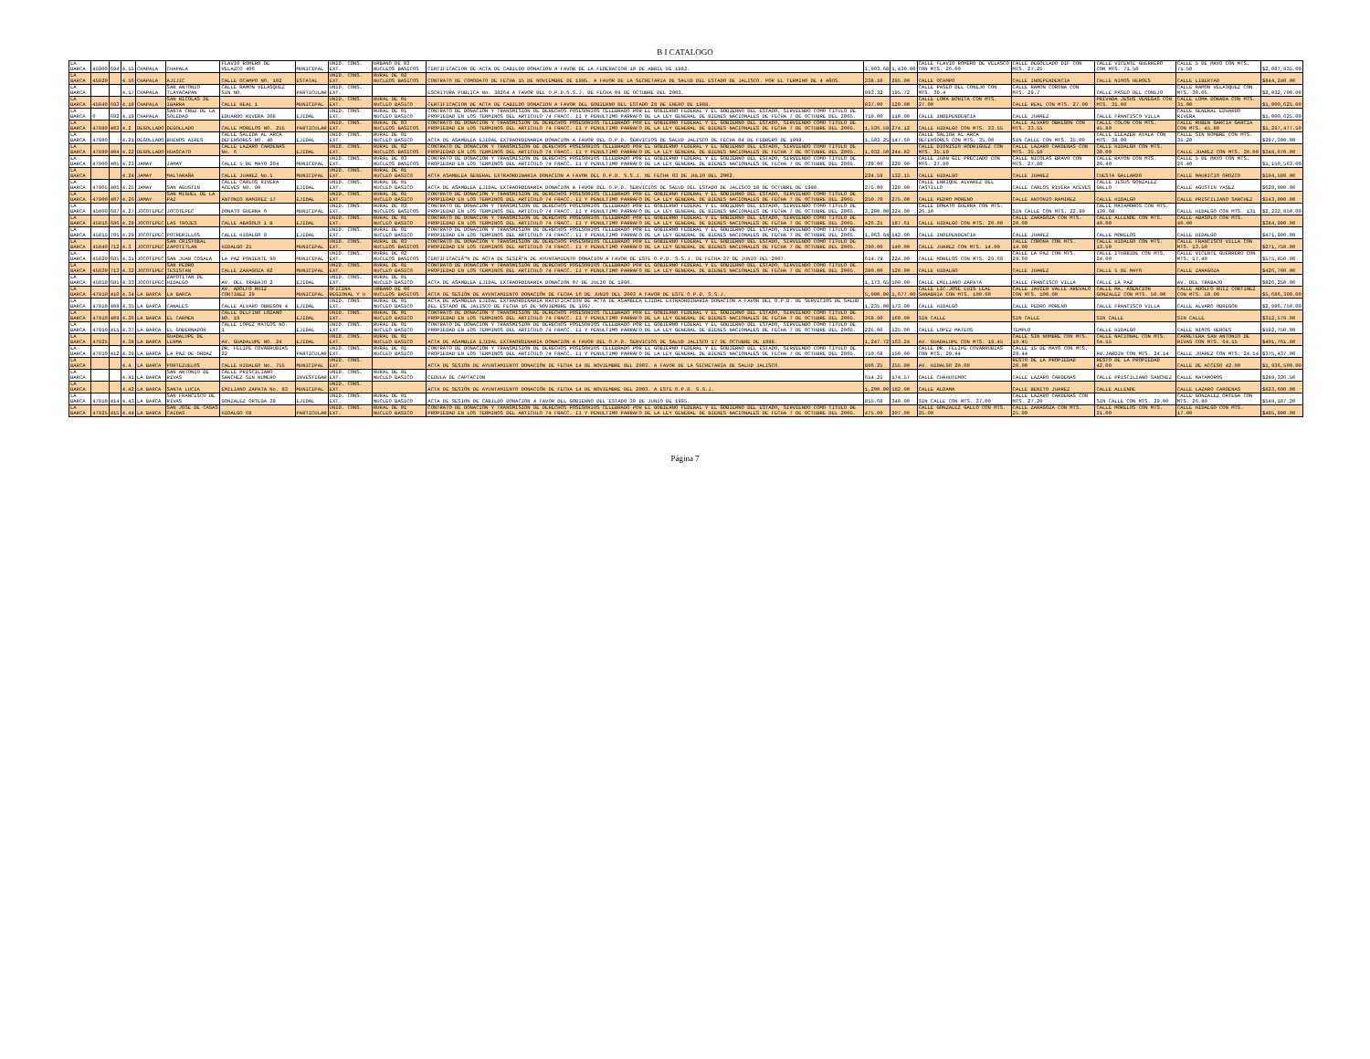B I CATALOGO
| LA BARCA | 45900 | 694 | 4.15 | CHAPALA | CHAPALA | FLAVIO ROMERO DE VELAZCO 406 | MUNICIPAL | UNID. CONS. EXT. | URBANO DE 03 NUCLEOS BASICOS | CERTIFICACION DE ACTA DE CABILDO DONACION A FAVOR DE LA FEDERACION 10 DE ABRIL DE 1982. | 1,903.68 | 1,430.00 | CALLE FLAVIO ROMERO DE VELASCO CON MTS. 26.00 | CALLE DEGOLLADO DIF CON MTS. 27.25 | CALLE VICENTE GUERRERO CON MTS. 71.50 | CALLE 5 DE MAYO CON MTS. 71.50 | $2,087,935.00 |
| LA BARCA | 45920 | | 4.16 | CHAPALA | AJIJIC | CALLE OCAMPO NO. 102 | ESTATAL | UNID. CONS. EXT. | RURAL DE 02 NUCLEOS BASICOS | CONTRATO DE COMODATO DE FECHA 15 DE NOVIEMBRE DE 1995. A FAVOR DE LA SECRETARIA DE SALUD DEL ESTADO DE JALISCO. POR EL TERMINO DE 4 AÑOS. | 338.10 | 295.00 | CALLE OCAMPO | CALLE INDEPENDENCIA | CALLE NIñOS HEROES | CALLE LIBERTAD | $844,240.00 |
| LA BARCA | | | 4.17 | CHAPALA | SAN ANTONIO TLAYACAPAN | CALLE RAMON VELASQUEZ SIN NO. | PARTICULAR | UNID. CONS. EXT. | | ESCRITURA PUBLICA No. 38264 A FAVOR DEL O.P.D.S.S.J. DE FECHA 09 DE OCTUBRE DEL 2003. | 993.32 | 195.72 | CALLE PASEO DEL CONEJO CON MTS. 39.4 | CALLE RAMON CORONA CON MTS. 29.7 | CALLE PASEO DEL CONEJO | CALLE RAMON VELASQUEZ CON MTS. 30.05 | $2,032,700.00 |
| LA BARCA | 45940 | 693 | 4.18 | CHAPALA | SAN NICOLAS DE IBARRA | CALLE REAL 1 | MUNICIPAL | UNID. CONS. EXT. | RURAL DE 01 NUCLEO BASICO | CERTIFICACION DE ACTA DE CABILDO DONACION A FAVOR DEL GOBIERNO DEL ESTADO 28 DE ENERO DE 1988. | 837.00 | 120.00 | CALLE LOMA BONITA CON MTS. 27.00 | CALLE REAL CON MTS. 27.00 | PRIVADA JESUS VENEGAS CON MTS. 31.00 | CALLE LOMA DORADA CON MTS. 31.00 | $1,000,625.00 |
| LA BARCA | 0 | 692 | 4.19 | CHAPALA | SANTA CRUZ DE LA SOLEDAD | EDUARDO RIVERA 308 | EJIDAL | UNID. CONS. EXT. | RURAL DE 01 NUCLEO BASICO | CONTRATO DE DONACIÓN Y TRANSMISION DE DERECHOS POSESORIOS CELEBRADO POR EL GOBIERNO FEDERAL Y EL GOBIERNO DEL ESTADO, SIRVIENDO COMO TITULO DE PROPIEDAD EN LOS TERMINOS DEL ARTICULO 74 FRACC. II Y PENULTIMO PARRAFO DE LA LEY GENERAL DE BIENES NACIONALES DE FECHA 7 DE OCTUBRE DEL 2005. | 719.00 | 110.00 | CALLE INDEPENDENCIA | CALLE JUAREZ | CALLE FRANCISCO VILLA | CALLE GENERAL EDUARDO RIVERA | $1,000,625.00 |
| LA BARCA | 47980 | 403 | 4.2 | DEGOLLADO | DEGOLLADO | CALLE MORELOS NO. 255 | PARTICULAR | UNID. CONS. EXT. | RURAL DE 03 NUCLEOS BASICOS | CONTRATO DE DONACIÓN Y TRANSMISION DE DERECHOS POSESORIOS CELEBRADO POR EL GOBIERNO FEDERAL Y EL GOBIERNO DEL ESTADO, SIRVIENDO COMO TITULO DE PROPIEDAD EN LOS TERMINOS DEL ARTICULO 74 FRACC. II Y PENULTIMO PARRAFO DE LA LEY GENERAL DE BIENES NACIONALES DE FECHA 7 DE OCTUBRE DEL 2005. | 1,536.59 | 274.12 | CALLE HIDALGO CON MTS. 33.55 | CALLE ALVARO OBREGON CON MTS. 33.55 | CALLE COLON CON MTS. 45.80 | CALLE RUBEN GARCIA GARCIA CON MTS. 45.80 | $1,297,477.50 |
| LA BARCA | 47980 | | 4.21 | DEGOLLADO | BUENOS AIRES | CALLE SALIDA AL ARCA DEFENSORES NO. 40 | EJIDAL | UNID. CONS. EXT. | RURAL DE 01 NUCLEO BASICO | ACTA DE ASAMBLEA EJIDAL EXTRAORDINARIA DONACION A FAVOR DEL O.P.D. SERVICIOS DE SALUD JALISCO DE FECHA 04 DE FEBRERO DE 1999. | 1,503.25 | 147.60 | CALLE SALIDA AL ARCA DEFENSORES CON MTS. 35.00 | SIN CALLE CON MTS. 35.00 | CALLE ELEAZER AYALA CON MTS. 38.00 | CALLE SIN NOMBRE CON MTS. 35.20 | $297,300.00 |
| LA BARCA | 47980 | 404 | 4.22 | DEGOLLADO | HUASCATO | CALLE LAZARO CARDENAS No. 6 | EJIDAL | UNID. CONS. EXT. | RURAL DE 02 NUCLEOS BASICOS | CONTRATO DE DONACIÓN Y TRANSMISION DE DERECHOS POSESORIOS CELEBRADO POR EL GOBIERNO FEDERAL Y EL GOBIERNO DEL ESTADO, SIRVIENDO COMO TITULO DE PROPIEDAD EN LOS TERMINOS DEL ARTICULO 74 FRACC. II Y PENULTIMO PARRAFO DE LA LEY GENERAL DE BIENES NACIONALES DE FECHA 7 DE OCTUBRE DEL 2005. | 1,032.50 | 244.82 | CALLE DIONISIO RODRIGUEZ CON MTS. 35.10 | CALLE LAZARO CARDENAS CON MTS. 35.10 | CALLE HIDALGO CON MTS. 30.00 | CALLE JUAREZ CON MTS. 30.00 | $348,070.00 |
| LA BARCA | 47900 | 405 | 4.23 | JAMAY | JAMAY | CALLE 5 DE MAYO 204 | MUNICIPAL | UNID. CONS. EXT. | RURAL DE 03 NUCLEOS BASICOS | CONTRATO DE DONACIÓN Y TRANSMISION DE DERECHOS POSESORIOS CELEBRADO POR EL GOBIERNO FEDERAL Y EL GOBIERNO DEL ESTADO, SIRVIENDO COMO TITULO DE PROPIEDAD EN LOS TERMINOS DEL ARTICULO 74 FRACC. II Y PENULTIMO PARRAFO DE LA LEY GENERAL DE BIENES NACIONALES DE FECHA 7 DE OCTUBRE DEL 2005. | 729.00 | 229.00 | CALLE JUAN GIL PRECIADO CON MTS. 27.80 | CALLE NICOLAS BRAVO CON MTS. 27.80 | CALLE RAYON CON MTS. 26.40 | CALLE 5 DE MAYO CON MTS. 26.40 | $1,150,563.00 |
| LA BARCA | | | 4.24 | JAMAY | MALTARAÑA | CALLE JUAREZ No.1 | MUNICIPAL | UNID. CONS. EXT. | RURAL DE 01 NUCLEO BASICO | ACTA ASAMBLEA GENERAL EXTRAORDINARIA DONACION A FAVOR DEL O.P.D. S.S.J. DE FECHA 03 DE JULIO DEL 2002. | 224.59 | 132.15 | CALLE HIDALGO | CALLE JUAREZ | CUESTA GALLARDO | CALLE MAURICIO OROZCO | $194,580.00 |
| LA BARCA | 47905 | 406 | 4.25 | JAMAY | SAN AGUSTIN | CALLE CARLOS RIVERA ACEVES NO. 90 | EJIDAL | UNID. CONS. EXT. | RURAL DE 01 NUCLEO BASICO | ACTA DE ASAMBLEA EJIDAL EXTRAORDINARIA DONACION A FAVOR DEL O.P.D. SERVICIOS DE SALUD DEL ESTADO DE JALISCO 10 DE OCTUBRE DE 1998. | 275.00 | 328.00 | CALLE ENRIQUE ALVAREZ DEL CASTILLO | CALLE CARLOS RIVERA ACEVES | CALLE JESUS GONZALEZ GALLO | CALLE AGUSTIN YASEZ | $629,000.00 |
| LA BARCA | 47900 | 407 | 4.26 | JAMAY | SAN MIGUEL DE LA PAZ | ANTONIO RAMIREZ 17 | EJIDAL | UNID. CONS. EXT. | RURAL DE 01 NUCLEO BASICO | CONTRATO DE DONACIÓN Y TRANSMISION DE DERECHOS POSESORIOS CELEBRADO POR EL GOBIERNO FEDERAL Y EL GOBIERNO DEL ESTADO, SIRVIENDO COMO TITULO DE PROPIEDAD EN LOS TERMINOS DEL ARTICULO 74 FRACC. II Y PENULTIMO PARRAFO DE LA LEY GENERAL DE BIENES NACIONALES DE FECHA 7 DE OCTUBRE DEL 2005. | 250.70 | 275.00 | CALLE PEDRO MORENO | CALLE ANTONIO RAMIREZ | CALLE HIDALGO | CALLE PRISCILIANO SANCHEZ | $543,000.00 |
| LA BARCA | 45800 | 687 | 4.27 | JOCOTEPEC | JOCOTEPEC | DONATO GUERRA 6 | MUNICIPAL | UNID. CONS. EXT. | RURAL DE 03 NUCLEOS BASICOS | CONTRATO DE DONACIÓN Y TRANSMISION DE DERECHOS POSESORIOS CELEBRADO POR EL GOBIERNO FEDERAL Y EL GOBIERNO DEL ESTADO, SIRVIENDO COMO TITULO DE PROPIEDAD EN LOS TERMINOS DEL ARTICULO 74 FRACC. II Y PENULTIMO PARRAFO DE LA LEY GENERAL DE BIENES NACIONALES DE FECHA 7 DE OCTUBRE DEL 2005. | 3,200.00 | 224.00 | CALLE DONATO GUERRA CON MTS. 26.10 | SIN CALLE CON MTS. 22.90 | CALLE MATAMOROS CON MTS. 130.60 | CALLE HIDALGO CON MTS. 131 | $2,232,850.00 |
| LA BARCA | 45816 | 686 | 4.28 | JOCOTEPEC | LAS TROJES | CALLE ABASOLO 1 B | EJIDAL | UNID. CONS. EXT. | RURAL DE 01 NUCLEO BASICO | CONTRATO DE DONACIÓN Y TRANSMISION DE DERECHOS POSESORIOS CELEBRADO POR EL GOBIERNO FEDERAL Y EL GOBIERNO DEL ESTADO, SIRVIENDO COMO TITULO DE PROPIEDAD EN LOS TERMINOS DEL ARTICULO 74 FRACC. II Y PENULTIMO PARRAFO DE LA LEY GENERAL DE BIENES NACIONALES DE FECHA 7 DE OCTUBRE DEL 2005. | 426.21 | 187.61 | CALLE HIDALGO CON MTS. 20.00 | CALLE ZARAGOZA CON MTS. 20.00 | CALLE ALLENDE CON MTS. 40.00 | CALLE ABASOLO CON MTS. 40.00 | $384,900.00 |
| LA BARCA | 45815 | 705 | 4.29 | JOCOTEPEC | POTRERILLOS | CALLE HIDALGO 9 | EJIDAL | UNID. CONS. EXT. | RURAL DE 01 NUCLEO BASICO | CONTRATO DE DONACIÓN Y TRANSMISION DE DERECHOS POSESORIOS CELEBRADO POR EL GOBIERNO FEDERAL Y EL GOBIERNO DEL ESTADO, SIRVIENDO COMO TITULO DE PROPIEDAD EN LOS TERMINOS DEL ARTICULO 74 FRACC. II Y PENULTIMO PARRAFO DE LA LEY GENERAL DE BIENES NACIONALES DE FECHA 7 DE OCTUBRE DEL 2005. | 1,063.84 | 142.00 | CALLE INDEPENDENCIA | CALLE JUAREZ | CALLE MORELOS | CALLE HIDALGO | $471,900.00 |
| LA BARCA | 45840 | 712 | 4.3 | JOCOTEPEC | SAN CRISTOBAL ZAPOTITLAN | HIDALGO 21 | MUNICIPAL | UNID. CONS. EXT. | RURAL DE 03 NUCLEOS BASICOS | CONTRATO DE DONACIÓN Y TRANSMISION DE DERECHOS POSESORIOS CELEBRADO POR EL GOBIERNO FEDERAL Y EL GOBIERNO DEL ESTADO, SIRVIENDO COMO TITULO DE PROPIEDAD EN LOS TERMINOS DEL ARTICULO 74 FRACC. II Y PENULTIMO PARRAFO DE LA LEY GENERAL DE BIENES NACIONALES DE FECHA 7 DE OCTUBRE DEL 2005. | 390.00 | 140.00 | CALLE JUAREZ CON MTS. 14.00 | CALLE CORONA CON MTS. 14.00 | CALLE HIDALGO CON MTS. 13.50 | CALLE FRANCISCO VILLA CON MTS. 13.50 | $271,750.00 |
| LA BARCA | 45820 | 685 | 4.31 | JOCOTEPEC | SAN JUAN COSALA | LA PAZ PONIENTE 90 | MUNICIPAL | UNID. CONS. EXT. | RURAL DE 02 NUCLEOS BASICOS | CERTIFICACIÃ"N DE ACTA DE SESIÃ"N DE AYUNTAMIENTO DONACION A FAVOR DE ESTE O.P.D. S.S.J. DE FECHA 27 DE JUNIO DEL 2007. | 614.79 | 224.00 | CALLE MORELOS CON MTS. 29.60 | CALLE LA PAZ CON MTS. 29.60 | CALLE ITURBIDE CON MTS. 24.00 | CALLE VICENTE GUERRERO CON MTS. 17.40 | $575,850.00 |
| LA BARCA | 45830 | 713 | 4.32 | JOCOTEPEC | SAN PEDRO TESISTAN | CALLE ZARAGOZA 82 | MUNICIPAL | UNID. CONS. EXT. | RURAL DE 01 NUCLEO BASICO | CONTRATO DE DONACIÓN Y TRANSMISION DE DERECHOS POSESORIOS CELEBRADO POR EL GOBIERNO FEDERAL Y EL GOBIERNO DEL ESTADO, SIRVIENDO COMO TITULO DE PROPIEDAD EN LOS TERMINOS DEL ARTICULO 74 FRACC. II Y PENULTIMO PARRAFO DE LA LEY GENERAL DE BIENES NACIONALES DE FECHA 7 DE OCTUBRE DEL 2005. | 380.00 | 120.00 | CALLE HIDALGO | CALLE JUAREZ | CALLE 5 DE MAYO | CALLE ZARAGOZA | $426,700.00 |
| LA BARCA | 45810 | 681 | 4.33 | JOCOTEPEC | ZAPOTITAN DE HIDALGO | AV. DEL TRABAJO 2 | EJIDAL | UNID. CONS. EXT. | RURAL DE 01 NUCLEO BASICO | ACTA DE ASAMBLEA EJIDAL EXTRAORDINARIA DONACION 07 DE JULIO DE 1996. | 1,173.65 | 100.00 | CALLE EMILIANO ZAPATA | CALLE FRANCISCO VILLA | CALLE LA PAZ | AV. DEL TRABAJO | $826,250.00 |
| LA BARCA | 47910 | 410 | 4.34 | LA BARCA | LA BARCA | AV. ADOLFO RUIZ CORTINEZ 29 | MUNICIPAL | OFICINA REGIONAL Y U | URBANO DE 06 NUCLEOS BASICOS | ACTA DE SESIÓN DE AYUNTAMIENTO DONACIÓN DE FECHA 16 DE JUNIO DEL 2003 A FAVOR DE ESTE O.P.D. S.S.J. | 5,000.00 | 1,677.00 | CALLE LIC.JOSE LUIS LEAL SANABRIA CON MTS. 100.00 | CALLE JAVIER VALLE AREVALO CON MTS. 100.00 | CALLE MA. ASENCION GONZALEZ CON MTS. 50.00 | CALLE ADOLFO RUIZ CORTINEZ CON MTS. 50.00 | $5,686,300.00 |
| LA BARCA | 47910 | 408 | 4.35 | LA BARCA | CANALES | CALLE ALVARO OBREGON 4 | EJIDAL | UNID. CONS. EXT. | RURAL DE 01 NUCLEO BASICO | ACTA DE ASAMBLEA EJIDAL EXTRAORDINARIA RATIFICACION DE ACTA DE ASAMBLEA EJIDAL EXTRAORDINARIA DONACION A FAVOR DEL O.P.D. DE SERVICIOS DE SALUD DEL ESTADO DE JALISCO DE FECHA 16 DE NOVIEMBRE DE 1997. | 1,235.00 | 173.00 | CALLE HIDALGO | CALLE PEDRO MORENO | CALLE FRANCISCO VILLA | CALLE ALVARO OBREGON | $2,986,750.00 |
| LA BARCA | 47910 | 409 | 4.36 | LA BARCA | EL CARMEN | CALLE DELFINO LOZANO NO. 19 | EJIDAL | UNID. CONS. EXT. | RURAL DE 01 NUCLEO BASICO | CONTRATO DE DONACIÓN Y TRANSMISION DE DERECHOS POSESORIOS CELEBRADO POR EL GOBIERNO FEDERAL Y EL GOBIERNO DEL ESTADO, SIRVIENDO COMO TITULO DE PROPIEDAD EN LOS TERMINOS DEL ARTICULO 74 FRACC. II Y PENULTIMO PARRAFO DE LA LEY GENERAL DE BIENES NACIONALES DE FECHA 7 DE OCTUBRE DEL 2005. | 368.90 | 160.00 | SIN CALLE | SIN CALLE | SIN CALLE | SIN CALLE | $312,579.00 |
| LA BARCA | 47910 | 411 | 4.37 | LA BARCA | EL GOBERNADOR | CALLE LOPEZ MATEOS NO. 1 | EJIDAL | UNID. CONS. EXT. | RURAL DE 01 NUCLEO BASICO | CONTRATO DE DONACIÓN Y TRANSMISION DE DERECHOS POSESORIOS CELEBRADO POR EL GOBIERNO FEDERAL Y EL GOBIERNO DEL ESTADO, SIRVIENDO COMO TITULO DE PROPIEDAD EN LOS TERMINOS DEL ARTICULO 74 FRACC. II Y PENULTIMO PARRAFO DE LA LEY GENERAL DE BIENES NACIONALES DE FECHA 7 DE OCTUBRE DEL 2005. | 225.00 | 125.00 | CALLE LOPEZ MATEOS | TEMPLO | CALLE HIDALGO | CALLE NIñOS HEROES | $192,750.00 |
| LA BARCA | 47925 | | 4.38 | LA BARCA | GUADALUPE DE LERMA | AV. GUADALUPE NO. 24 | EJIDAL | UNID. CONS. EXT. | RURAL DE 01 NUCLEO BASICO | ACTA DE ASAMBLEA EJIDAL EXTRAORDINARIA DONACION A FAVOR DEL O.P.D. SERVICIOS DE SALUD JALISCO 17 DE OCTUBRE DE 1998. | 1,247.72 | 163.24 | AV. GUADALUPE CON MTS. 19.45 | CALLE SIN NOMBRE CON MTS. 19.45 | CALLE NACIONAL CON MTS. 64.15 | CARRETERA SAN ANTONIO DE RIVAS CON MTS. 64.15 | $401,761.80 |
| LA BARCA | 47910 | 412 | 4.39 | LA BARCA | LA PAZ DE ORDAZ | DR. FELIPE COVARRUBIAS 22 | PARTICULAR | UNID. CONS. EXT. | RURAL DE 01 NUCLEO BASICO | CONTRATO DE DONACIÓN Y TRANSMISION DE DERECHOS POSESORIOS CELEBRADO POR EL GOBIERNO FEDERAL Y EL GOBIERNO DEL ESTADO, SIRVIENDO COMO TITULO DE PROPIEDAD EN LOS TERMINOS DEL ARTICULO 74 FRACC. II Y PENULTIMO PARRAFO DE LA LEY GENERAL DE BIENES NACIONALES DE FECHA 7 DE OCTUBRE DEL 2005. | 710.68 | 150.00 | CALLE DR. FELIPE COVARRUBIAS CON MTS. 29.44 | CALLE 15 DE MAYO CON MTS. 29.44 | AV.JARDIN CON MTS. 24.14 | CALLE JUAREZ CON MTS. 24.14 | $375,437.00 |
| LA BARCA | | | 4.4 | LA BARCA | PORTEZUELOS | CALLE HIDALGO No. 755 | MUNICIPAL | UNID. CONS. EXT. | | ACTA DE SESIÓN DE AYUNTAMIENTO DONACIÓN DE FECHA 14 DE NOVIEMBRE DEL 2003. A FAVOR DE LA SECRETARÍA DE SALUD JALISCO. | 806.25 | 255.00 | AV. HIDALGO 20.00 | RESTO DE LA PROPIEDAD 20.00 | RESTO DE LA PROPIEDAD 42.00 | CALLE DE ACCESO 42.00 | $1,936,500.00 |
| LA BARCA | | | 4.41 | LA BARCA | SAN ANTONIO DE RIVAS | CALLE PRISCILIANO SANCHEZ SIN NUMERO | INVESTIGAR | UNID. CONS. EXT. | RURAL DE 01 NUCLEO BASICO | CEDULA DE CAPTACION | 614.25 | 174.57 | CALLE CUAHUTEMOC | CALLE LAZARO CARDENAS | CALLE PRISCILIANO SANCHEZ | CALLE MATAMOROS | $289,336.50 |
| LA BARCA | | | 4.42 | LA BARCA | SANTA LUCIA | EMILIANO ZAPATA No. 83 | MUNICIPAL | UNID. CONS. EXT. | | ACTA DE SESIÓN DE AYUNTAMIENTO DONACIÓN DE FECHA 14 DE NOVIEMBRE DEL 2003. A ESTE O.P.D. S.S.J. | 1,200.00 | 182.00 | CALLE ALDAMA | CALLE BENITO JUAREZ | CALLE ALLENDE | CALLE LAZARO CARDENAS | $823,600.00 |
| LA BARCA | 47910 | 414 | 4.43 | LA BARCA | SAN FRANCISCO DE RIVAS | GONZALEZ ORTEGA 39 | EJIDAL | UNID. CONS. EXT. | RURAL DE 01 NUCLEO BASICO | ACTA DE SESION DE CABILDO DONACION A FAVOR DEL GOBIERNO DEL ESTADO 30 DE JUNIO DE 1995. | 855.68 | 340.00 | SIN CALLE CON MTS. 37.00 | CALLE LAZARO CARDENAS CON MTS. 27.20 | SIN CALLE CON MTS. 29.00 | CALLE GONZALEZ ORTEGA CON MTS. 26.80 | $549,187.20 |
| LA BARCA | 47925 | 415 | 4.44 | LA BARCA | SAN JOSE DE CASAS CAIDAS | HIDALGO 68 | PARTICULAR | UNID. CONS. EXT. | RURAL DE 01 NUCLEO BASICO | CONTRATO DE DONACIÓN Y TRANSMISION DE DERECHOS POSESORIOS CELEBRADO POR EL GOBIERNO FEDERAL Y EL GOBIERNO DEL ESTADO, SIRVIENDO COMO TITULO DE PROPIEDAD EN LOS TERMINOS DEL ARTICULO 74 FRACC. II Y PENULTIMO PARRAFO DE LA LEY GENERAL DE BIENES NACIONALES DE FECHA 7 DE OCTUBRE DEL 2005. | 475.00 | 207.00 | CALLE GONZALEZ GALLO CON MTS. 25.00 | CALLE ZARAGOZA CON MTS. 25.00 | CALLE MORELOS CON MTS. 21.00 | CALLE HIDALGO CON MTS. 17.00 | $485,900.00 |
Página 7